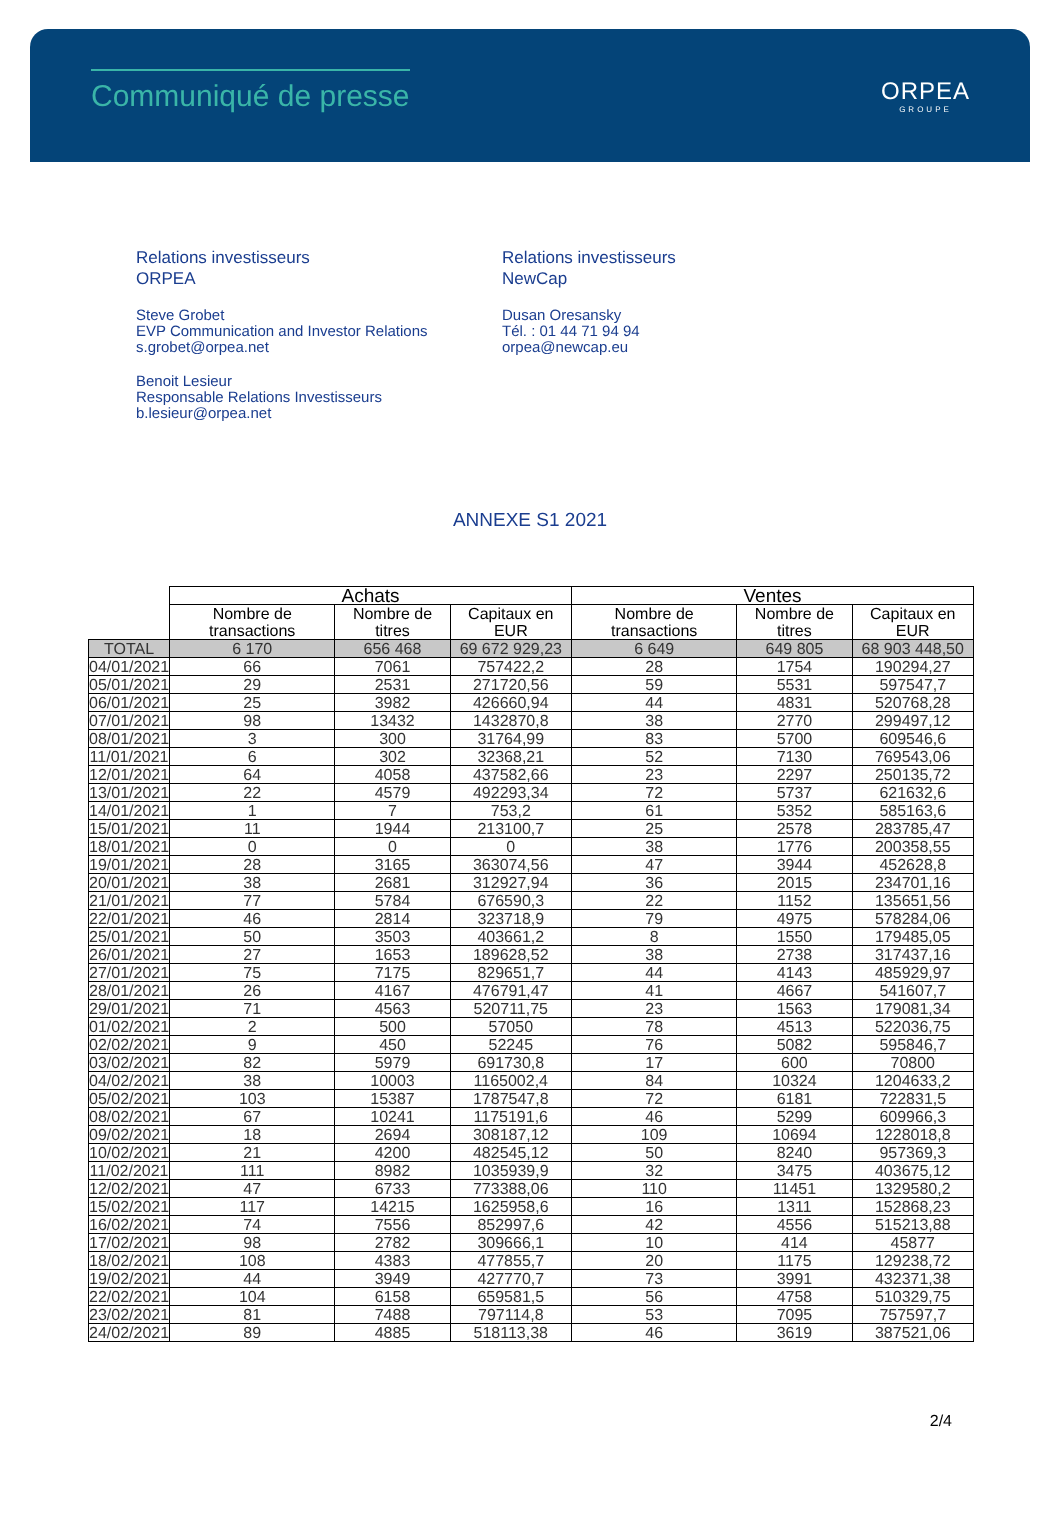Communiqué de presse
ORPEA
GROUPE
Relations investisseurs
ORPEA
Steve Grobet
EVP Communication and Investor Relations
s.grobet@orpea.net
Benoit Lesieur
Responsable Relations Investisseurs
b.lesieur@orpea.net
Relations investisseurs
NewCap
Dusan Oresansky
Tél. : 01 44 71 94 94
orpea@newcap.eu
ANNEXE S1 2021
| | Achats | | | Ventes | | |
| --- | --- | --- | --- | --- | --- | --- |
| | Nombre de transactions | Nombre de titres | Capitaux en EUR | Nombre de transactions | Nombre de titres | Capitaux en EUR |
| TOTAL | 6 170 | 656 468 | 69 672 929,23 | 6 649 | 649 805 | 68 903 448,50 |
| 04/01/2021 | 66 | 7061 | 757422,2 | 28 | 1754 | 190294,27 |
| 05/01/2021 | 29 | 2531 | 271720,56 | 59 | 5531 | 597547,7 |
| 06/01/2021 | 25 | 3982 | 426660,94 | 44 | 4831 | 520768,28 |
| 07/01/2021 | 98 | 13432 | 1432870,8 | 38 | 2770 | 299497,12 |
| 08/01/2021 | 3 | 300 | 31764,99 | 83 | 5700 | 609546,6 |
| 11/01/2021 | 6 | 302 | 32368,21 | 52 | 7130 | 769543,06 |
| 12/01/2021 | 64 | 4058 | 437582,66 | 23 | 2297 | 250135,72 |
| 13/01/2021 | 22 | 4579 | 492293,34 | 72 | 5737 | 621632,6 |
| 14/01/2021 | 1 | 7 | 753,2 | 61 | 5352 | 585163,6 |
| 15/01/2021 | 11 | 1944 | 213100,7 | 25 | 2578 | 283785,47 |
| 18/01/2021 | 0 | 0 | 0 | 38 | 1776 | 200358,55 |
| 19/01/2021 | 28 | 3165 | 363074,56 | 47 | 3944 | 452628,8 |
| 20/01/2021 | 38 | 2681 | 312927,94 | 36 | 2015 | 234701,16 |
| 21/01/2021 | 77 | 5784 | 676590,3 | 22 | 1152 | 135651,56 |
| 22/01/2021 | 46 | 2814 | 323718,9 | 79 | 4975 | 578284,06 |
| 25/01/2021 | 50 | 3503 | 403661,2 | 8 | 1550 | 179485,05 |
| 26/01/2021 | 27 | 1653 | 189628,52 | 38 | 2738 | 317437,16 |
| 27/01/2021 | 75 | 7175 | 829651,7 | 44 | 4143 | 485929,97 |
| 28/01/2021 | 26 | 4167 | 476791,47 | 41 | 4667 | 541607,7 |
| 29/01/2021 | 71 | 4563 | 520711,75 | 23 | 1563 | 179081,34 |
| 01/02/2021 | 2 | 500 | 57050 | 78 | 4513 | 522036,75 |
| 02/02/2021 | 9 | 450 | 52245 | 76 | 5082 | 595846,7 |
| 03/02/2021 | 82 | 5979 | 691730,8 | 17 | 600 | 70800 |
| 04/02/2021 | 38 | 10003 | 1165002,4 | 84 | 10324 | 1204633,2 |
| 05/02/2021 | 103 | 15387 | 1787547,8 | 72 | 6181 | 722831,5 |
| 08/02/2021 | 67 | 10241 | 1175191,6 | 46 | 5299 | 609966,3 |
| 09/02/2021 | 18 | 2694 | 308187,12 | 109 | 10694 | 1228018,8 |
| 10/02/2021 | 21 | 4200 | 482545,12 | 50 | 8240 | 957369,3 |
| 11/02/2021 | 111 | 8982 | 1035939,9 | 32 | 3475 | 403675,12 |
| 12/02/2021 | 47 | 6733 | 773388,06 | 110 | 11451 | 1329580,2 |
| 15/02/2021 | 117 | 14215 | 1625958,6 | 16 | 1311 | 152868,23 |
| 16/02/2021 | 74 | 7556 | 852997,6 | 42 | 4556 | 515213,88 |
| 17/02/2021 | 98 | 2782 | 309666,1 | 10 | 414 | 45877 |
| 18/02/2021 | 108 | 4383 | 477855,7 | 20 | 1175 | 129238,72 |
| 19/02/2021 | 44 | 3949 | 427770,7 | 73 | 3991 | 432371,38 |
| 22/02/2021 | 104 | 6158 | 659581,5 | 56 | 4758 | 510329,75 |
| 23/02/2021 | 81 | 7488 | 797114,8 | 53 | 7095 | 757597,7 |
| 24/02/2021 | 89 | 4885 | 518113,38 | 46 | 3619 | 387521,06 |
2/4